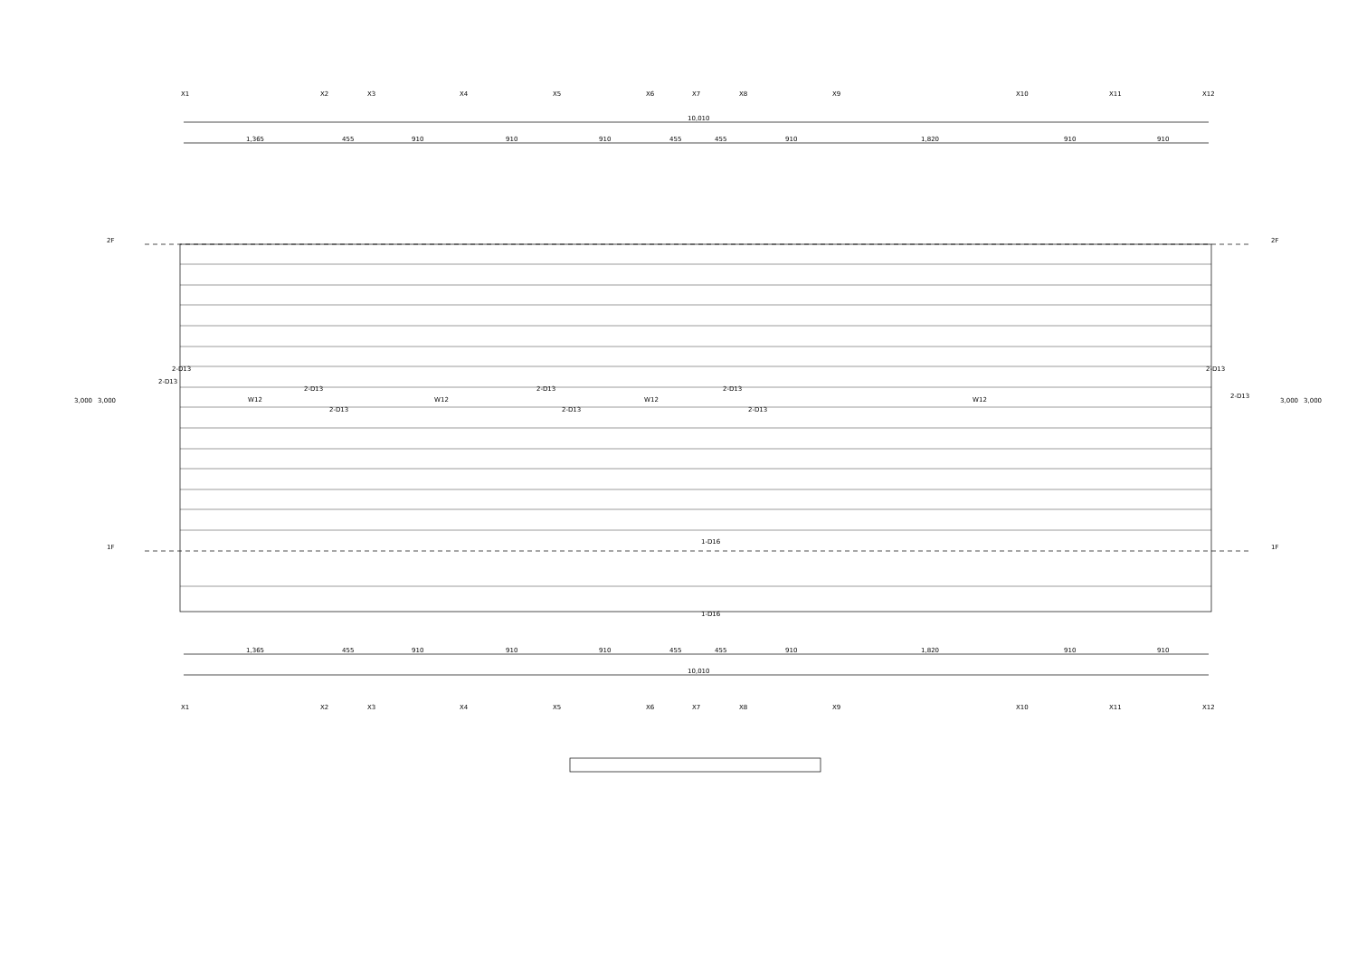X1
X2
X3
X4
X5
X6
X7
X8
X9
X10
X11
X12
10,010
1,365
455
910
910
910
455
455
910
1,820
910
910
2F
1F
2F
1F
3,000
3,000
3,000
3,000
2-D13
2-D13
2-D13
2-D13
W12
W12
W12
W12
2-D13
2-D13
2-D13
2-D13
2-D13
2-D13
1-D16
1-D16
1,365
455
910
910
910
455
455
910
1,820
910
910
10,010
X1
X2
X3
X4
X5
X6
X7
X8
X9
X10
X11
X12